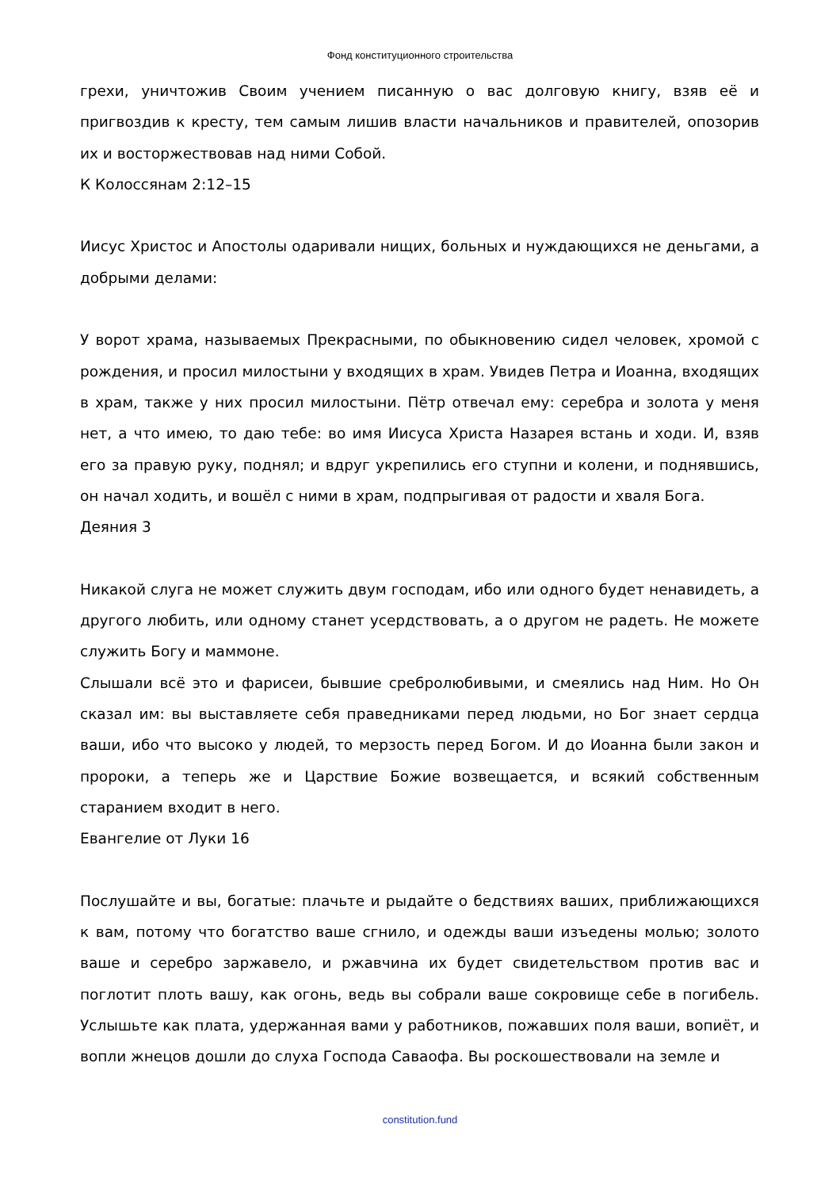Фонд конституционного строительства
грехи, уничтожив Своим учением писанную о вас долговую книгу, взяв её и пригвоздив к кресту, тем самым лишив власти начальников и правителей, опозорив их и восторжествовав над ними Собой.
К Колоссянам 2:12–15
Иисус Христос и Апостолы одаривали нищих, больных и нуждающихся не деньгами, а добрыми делами:
У ворот храма, называемых Прекрасными, по обыкновению сидел человек, хромой с рождения, и просил милостыни у входящих в храм. Увидев Петра и Иоанна, входящих в храм, также у них просил милостыни. Пётр отвечал ему: серебра и золота у меня нет, а что имею, то даю тебе: во имя Иисуса Христа Назарея встань и ходи. И, взяв его за правую руку, поднял; и вдруг укрепились его ступни и колени, и поднявшись, он начал ходить, и вошёл с ними в храм, подпрыгивая от радости и хваля Бога.
Деяния 3
Никакой слуга не может служить двум господам, ибо или одного будет ненавидеть, а другого любить, или одному станет усердствовать, а о другом не радеть. Не можете служить Богу и маммоне.
Слышали всё это и фарисеи, бывшие сребролюбивыми, и смеялись над Ним. Но Он сказал им: вы выставляете себя праведниками перед людьми, но Бог знает сердца ваши, ибо что высоко у людей, то мерзость перед Богом. И до Иоанна были закон и пророки, а теперь же и Царствие Божие возвещается, и всякий собственным старанием входит в него.
Евангелие от Луки 16
Послушайте и вы, богатые: плачьте и рыдайте о бедствиях ваших, приближающихся к вам, потому что богатство ваше сгнило, и одежды ваши изъедены молью; золото ваше и серебро заржавело, и ржавчина их будет свидетельством против вас и поглотит плоть вашу, как огонь, ведь вы собрали ваше сокровище себе в погибель. Услышьте как плата, удержанная вами у работников, пожавших поля ваши, вопиёт, и вопли жнецов дошли до слуха Господа Саваофа. Вы роскошествовали на земле и
constitution.fund